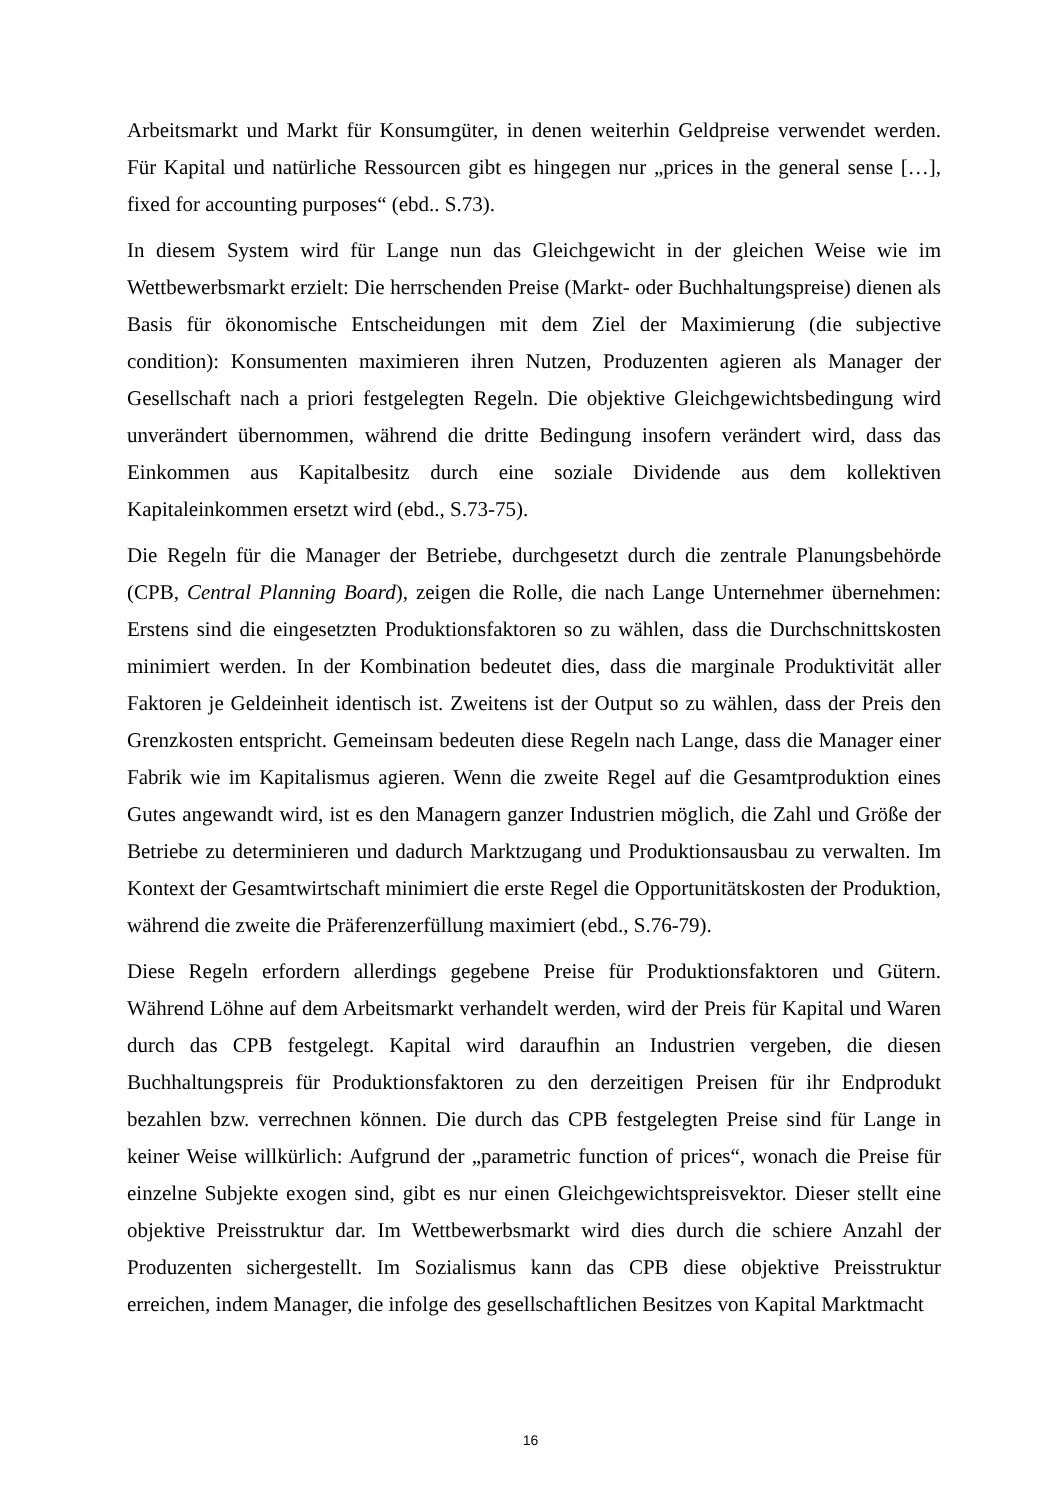Arbeitsmarkt und Markt für Konsumgüter, in denen weiterhin Geldpreise verwendet werden. Für Kapital und natürliche Ressourcen gibt es hingegen nur „prices in the general sense […], fixed for accounting purposes“ (ebd.. S.73).
In diesem System wird für Lange nun das Gleichgewicht in der gleichen Weise wie im Wettbewerbsmarkt erzielt: Die herrschenden Preise (Markt- oder Buchhaltungspreise) dienen als Basis für ökonomische Entscheidungen mit dem Ziel der Maximierung (die subjective condition): Konsumenten maximieren ihren Nutzen, Produzenten agieren als Manager der Gesellschaft nach a priori festgelegten Regeln. Die objektive Gleichgewichtsbedingung wird unverändert übernommen, während die dritte Bedingung insofern verändert wird, dass das Einkommen aus Kapitalbesitz durch eine soziale Dividende aus dem kollektiven Kapitaleinkommen ersetzt wird (ebd., S.73-75).
Die Regeln für die Manager der Betriebe, durchgesetzt durch die zentrale Planungsbehörde (CPB, Central Planning Board), zeigen die Rolle, die nach Lange Unternehmer übernehmen: Erstens sind die eingesetzten Produktionsfaktoren so zu wählen, dass die Durchschnittskosten minimiert werden. In der Kombination bedeutet dies, dass die marginale Produktivität aller Faktoren je Geldeinheit identisch ist. Zweitens ist der Output so zu wählen, dass der Preis den Grenzkosten entspricht. Gemeinsam bedeuten diese Regeln nach Lange, dass die Manager einer Fabrik wie im Kapitalismus agieren. Wenn die zweite Regel auf die Gesamtproduktion eines Gutes angewandt wird, ist es den Managern ganzer Industrien möglich, die Zahl und Größe der Betriebe zu determinieren und dadurch Marktzugang und Produktionsausbau zu verwalten. Im Kontext der Gesamtwirtschaft minimiert die erste Regel die Opportunitätskosten der Produktion, während die zweite die Präferenzerfüllung maximiert (ebd., S.76-79).
Diese Regeln erfordern allerdings gegebene Preise für Produktionsfaktoren und Gütern. Während Löhne auf dem Arbeitsmarkt verhandelt werden, wird der Preis für Kapital und Waren durch das CPB festgelegt. Kapital wird daraufhin an Industrien vergeben, die diesen Buchhaltungspreis für Produktionsfaktoren zu den derzeitigen Preisen für ihr Endprodukt bezahlen bzw. verrechnen können. Die durch das CPB festgelegten Preise sind für Lange in keiner Weise willkürlich: Aufgrund der „parametric function of prices“, wonach die Preise für einzelne Subjekte exogen sind, gibt es nur einen Gleichgewichtspreisvektor. Dieser stellt eine objektive Preisstruktur dar. Im Wettbewerbsmarkt wird dies durch die schiere Anzahl der Produzenten sichergestellt. Im Sozialismus kann das CPB diese objektive Preisstruktur erreichen, indem Manager, die infolge des gesellschaftlichen Besitzes von Kapital Marktmacht
16